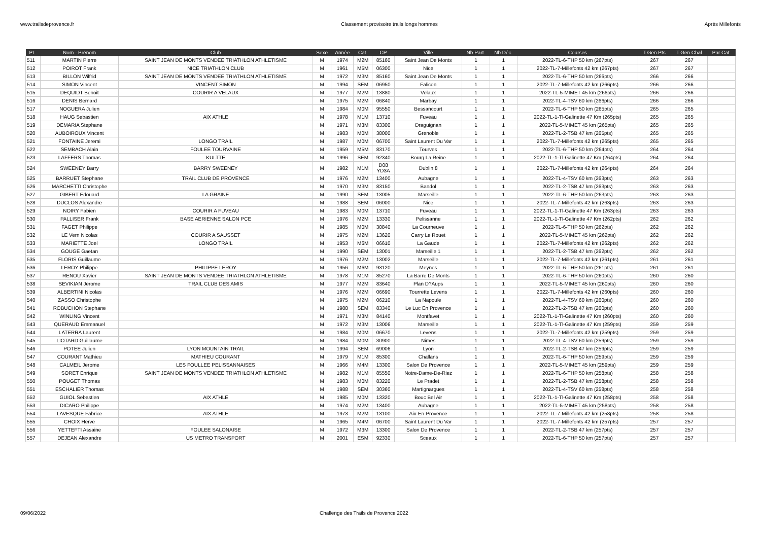www.trailsdeprovence.fr Classement provisoire trails longs hommes Après Millefonts
| PL. | Nom - Prénom | Club | Sexe | Année | Cat. | CP | Ville | Nb Part. | Nb Déc. | Courses | T.Gen.Pts | T.Gen.Chal | Par Cat. |
| --- | --- | --- | --- | --- | --- | --- | --- | --- | --- | --- | --- | --- | --- |
| 511 | MARTIN Pierre | SAINT JEAN DE MONTS VENDEE TRIATHLON ATHLETISME | M | 1974 | M2M | 85160 | Saint Jean De Monts | 1 | 1 | 2022-TL-6-THP 50 km (267pts) | 267 | 267 | |
| 512 | POIROT Frank | NICE TRIATHLON CLUB | M | 1961 | M5M | 06300 | Nice | 1 | 1 | 2022-TL-7-Millefonts 42 km (267pts) | 267 | 267 | |
| 513 | BILLON Wilfrid | SAINT JEAN DE MONTS VENDEE TRIATHLON ATHLETISME | M | 1972 | M3M | 85160 | Saint Jean De Monts | 1 | 1 | 2022-TL-6-THP 50 km (266pts) | 266 | 266 | |
| 514 | SIMON Vincent | VINCENT SIMON | M | 1994 | SEM | 06950 | Falicon | 1 | 1 | 2022-TL-7-Millefonts 42 km (266pts) | 266 | 266 | |
| 515 | DEQUIDT Benoit | COURIR A VELAUX | M | 1977 | M2M | 13880 | Velaux | 1 | 1 | 2022-TL-5-MIMET 45 km (266pts) | 266 | 266 | |
| 516 | DENIS Bernard | | M | 1975 | M2M | 06840 | Marbay | 1 | 1 | 2022-TL-4-TSV 60 km (266pts) | 266 | 266 | |
| 517 | NOGUERA Julien | | M | 1984 | M0M | 95550 | Bessancourt | 1 | 1 | 2022-TL-6-THP 50 km (265pts) | 265 | 265 | |
| 518 | HAUG Sebastien | AIX ATHLE | M | 1978 | M1M | 13710 | Fuveau | 1 | 1 | 2022-TL-1-Tl-Galinette 47 Km (265pts) | 265 | 265 | |
| 519 | DEMARIA Stephane | | M | 1971 | M3M | 83300 | Draguignan | 1 | 1 | 2022-TL-5-MIMET 45 km (265pts) | 265 | 265 | |
| 520 | AUBOIROUX Vincent | | M | 1983 | M0M | 38000 | Grenoble | 1 | 1 | 2022-TL-2-TSB 47 km (265pts) | 265 | 265 | |
| 521 | FONTAINE Jeremi | LONGO TRA!L | M | 1987 | M0M | 06700 | Saint Laurent Du Var | 1 | 1 | 2022-TL-7-Millefonts 42 km (265pts) | 265 | 265 | |
| 522 | SEMBACH Alain | FOULEE TOURVAINE | M | 1959 | M5M | 83170 | Tourves | 1 | 1 | 2022-TL-6-THP 50 km (264pts) | 264 | 264 | |
| 523 | LAFFERS Thomas | KULTTE | M | 1996 | SEM | 92340 | Bourg La Reine | 1 | 1 | 2022-TL-1-Tl-Galinette 47 Km (264pts) | 264 | 264 | |
| 524 | SWEENEY Barry | BARRY SWEENEY | M | 1982 | M1M | D08 YD3A | Dublin 8 | 1 | 1 | 2022-TL-7-Millefonts 42 km (264pts) | 264 | 264 | |
| 525 | BARRUET Stephane | TRAIL CLUB DE PROVENCE | M | 1976 | M2M | 13400 | Aubagne | 1 | 1 | 2022-TL-4-TSV 60 km (263pts) | 263 | 263 | |
| 526 | MARCHETTI Christophe | | M | 1970 | M3M | 83150 | Bandol | 1 | 1 | 2022-TL-2-TSB 47 km (263pts) | 263 | 263 | |
| 527 | GIBERT Edouard | LA GRAINE | M | 1990 | SEM | 13005 | Marseille | 1 | 1 | 2022-TL-6-THP 50 km (263pts) | 263 | 263 | |
| 528 | DUCLOS Alexandre | | M | 1988 | SEM | 06000 | Nice | 1 | 1 | 2022-TL-7-Millefonts 42 km (263pts) | 263 | 263 | |
| 529 | NOIRY Fabien | COURIR A FUVEAU | M | 1983 | M0M | 13710 | Fuveau | 1 | 1 | 2022-TL-1-Tl-Galinette 47 Km (263pts) | 263 | 263 | |
| 530 | PALLISER Frank | BASE AERIENNE SALON PCE | M | 1976 | M2M | 13330 | Pelissanne | 1 | 1 | 2022-TL-1-Tl-Galinette 47 Km (262pts) | 262 | 262 | |
| 531 | FAGET Philippe | | M | 1985 | M0M | 30840 | La Courneuve | 1 | 1 | 2022-TL-6-THP 50 km (262pts) | 262 | 262 | |
| 532 | LE Vern Nicolas | COURIR A SAUSSET | M | 1975 | M2M | 13620 | Carry Le Rouet | 1 | 1 | 2022-TL-5-MIMET 45 km (262pts) | 262 | 262 | |
| 533 | MARIETTE Joel | LONGO TRA!L | M | 1953 | M6M | 06610 | La Gaude | 1 | 1 | 2022-TL-7-Millefonts 42 km (262pts) | 262 | 262 | |
| 534 | GOUGE Gaetan | | M | 1990 | SEM | 13001 | Marseille 1 | 1 | 1 | 2022-TL-2-TSB 47 km (262pts) | 262 | 262 | |
| 535 | FLORIS Guillaume | | M | 1976 | M2M | 13002 | Marseille | 1 | 1 | 2022-TL-7-Millefonts 42 km (261pts) | 261 | 261 | |
| 536 | LEROY Philippe | PHILIPPE LEROY | M | 1956 | M6M | 93120 | Meynes | 1 | 1 | 2022-TL-6-THP 50 km (261pts) | 261 | 261 | |
| 537 | RENOU Xavier | SAINT JEAN DE MONTS VENDEE TRIATHLON ATHLETISME | M | 1978 | M1M | 85270 | La Barre De Monts | 1 | 1 | 2022-TL-6-THP 50 km (260pts) | 260 | 260 | |
| 538 | SEVIKIAN Jerome | TRAIL CLUB DES AMIS | M | 1977 | M2M | 83640 | Plan D?Aups | 1 | 1 | 2022-TL-5-MIMET 45 km (260pts) | 260 | 260 | |
| 539 | ALBERTINI Nicolas | | M | 1976 | M2M | 06690 | Tourrette Levens | 1 | 1 | 2022-TL-7-Millefonts 42 km (260pts) | 260 | 260 | |
| 540 | ZASSO Christophe | | M | 1975 | M2M | 06210 | La Napoule | 1 | 1 | 2022-TL-4-TSV 60 km (260pts) | 260 | 260 | |
| 541 | ROBUCHON Stephane | | M | 1988 | SEM | 83340 | Le Luc En Provence | 1 | 1 | 2022-TL-2-TSB 47 km (260pts) | 260 | 260 | |
| 542 | WINLING Vincent | | M | 1971 | M3M | 84140 | Montfavet | 1 | 1 | 2022-TL-1-Tl-Galinette 47 Km (260pts) | 260 | 260 | |
| 543 | QUERAUD Emmanuel | | M | 1972 | M3M | 13006 | Marseille | 1 | 1 | 2022-TL-1-Tl-Galinette 47 Km (259pts) | 259 | 259 | |
| 544 | LATERRA Laurent | | M | 1984 | M0M | 06670 | Levens | 1 | 1 | 2022-TL-7-Millefonts 42 km (259pts) | 259 | 259 | |
| 545 | LIOTARD Guillaume | | M | 1984 | M0M | 30900 | Nimes | 1 | 1 | 2022-TL-4-TSV 60 km (259pts) | 259 | 259 | |
| 546 | POTEE Julien | LYON MOUNTAIN TRAIL | M | 1994 | SEM | 69006 | Lyon | 1 | 1 | 2022-TL-2-TSB 47 km (259pts) | 259 | 259 | |
| 547 | COURANT Mathieu | MATHIEU COURANT | M | 1979 | M1M | 85300 | Challans | 1 | 1 | 2022-TL-6-THP 50 km (259pts) | 259 | 259 | |
| 548 | CALMEIL Jerome | LES FOULLEE PELISSANNAISES | M | 1966 | M4M | 13300 | Salon De Provence | 1 | 1 | 2022-TL-5-MIMET 45 km (259pts) | 259 | 259 | |
| 549 | SORET Enrique | SAINT JEAN DE MONTS VENDEE TRIATHLON ATHLETISME | M | 1982 | M1M | 85550 | Notre-Dame-De-Riez | 1 | 1 | 2022-TL-6-THP 50 km (258pts) | 258 | 258 | |
| 550 | POUGET Thomas | | M | 1983 | M0M | 83220 | Le Pradet | 1 | 1 | 2022-TL-2-TSB 47 km (258pts) | 258 | 258 | |
| 551 | ESCHALIER Thomas | | M | 1988 | SEM | 30360 | Martignargues | 1 | 1 | 2022-TL-4-TSV 60 km (258pts) | 258 | 258 | |
| 552 | GUIOL Sebastien | AIX ATHLE | M | 1985 | M0M | 13320 | Bouc Bel Air | 1 | 1 | 2022-TL-1-Tl-Galinette 47 Km (258pts) | 258 | 258 | |
| 553 | DICARO Philippe | | M | 1974 | M2M | 13400 | Aubagne | 1 | 1 | 2022-TL-5-MIMET 45 km (258pts) | 258 | 258 | |
| 554 | LAVESQUE Fabrice | AIX ATHLE | M | 1973 | M2M | 13100 | Aix-En-Provence | 1 | 1 | 2022-TL-7-Millefonts 42 km (258pts) | 258 | 258 | |
| 555 | CHOIX Herve | | M | 1965 | M4M | 06700 | Saint Laurent Du Var | 1 | 1 | 2022-TL-7-Millefonts 42 km (257pts) | 257 | 257 | |
| 556 | YETTEFTI Assaine | FOULEE SALONAISE | M | 1972 | M3M | 13300 | Salon De Provence | 1 | 1 | 2022-TL-2-TSB 47 km (257pts) | 257 | 257 | |
| 557 | DEJEAN Alexandre | US METRO TRANSPORT | M | 2001 | ESM | 92330 | Sceaux | 1 | 1 | 2022-TL-6-THP 50 km (257pts) | 257 | 257 | |
09/06/2022 Challenge des Trails de Provence 2022